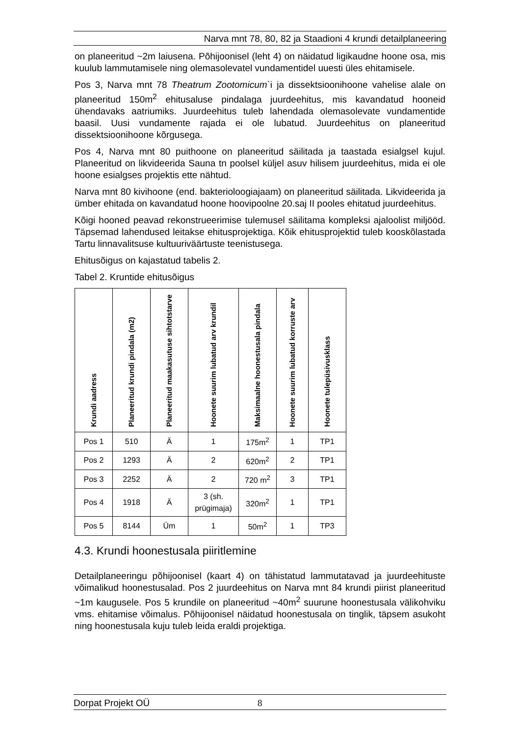Narva mnt 78, 80, 82 ja Staadioni 4 krundi detailplaneering
on planeeritud ~2m laiusena. Põhijoonisel (leht 4) on näidatud ligikaudne hoone osa, mis kuulub lammutamisele ning olemasolevatel vundamentidel uuesti üles ehitamisele.
Pos 3, Narva mnt 78 Theatrum Zootomicum`i ja dissektsioonihoone vahelise alale on planeeritud 150m<sup>2</sup> ehitusaluse pindalaga juurdeehitus, mis kavandatud hooneid ühendavaks aatriumiks. Juurdeehitus tuleb lahendada olemasolevate vundamentide baasil. Uusi vundamente rajada ei ole lubatud. Juurdeehitus on planeeritud dissektsioonihoone kõrgusega.
Pos 4, Narva mnt 80 puithoone on planeeritud säilitada ja taastada esialgsel kujul. Planeeritud on likvideerida Sauna tn poolsel küljel asuv hilisem juurdeehitus, mida ei ole hoone esialgses projektis ette nähtud.
Narva mnt 80 kivihoone (end. bakterioloogiajaam) on planeeritud säilitada. Likvideerida ja ümber ehitada on kavandatud hoone hoovipoolne 20.saj II pooles ehitatud juurdeehitus.
Kõigi hooned peavad rekonstrueerimise tulemusel säilitama kompleksi ajaloolist miljööd. Täpsemad lahendused leitakse ehitusprojektiga. Kõik ehitusprojektid tuleb kooskõlastada Tartu linnavalitsuse kultuuriväärtuste teenistusega.
Ehitusõigus on kajastatud tabelis 2.
Tabel 2. Kruntide ehitusõigus
| Krundi aadress | Planeeritud krundi pindala (m2) | Planeeritud maakasutuse sihtotstarve | Hoonete suurim lubatud arv krundil | Maksimaalne hoonestusala pindala | Hoonete suurim lubatud korruste arv | Hoonete tulepüsivusklass |
| --- | --- | --- | --- | --- | --- | --- |
| Pos 1 | 510 | Ä | 1 | 175m<sup>2</sup> | 1 | TP1 |
| Pos 2 | 1293 | Ä | 2 | 620m<sup>2</sup> | 2 | TP1 |
| Pos 3 | 2252 | Ä | 2 | 720 m<sup>2</sup> | 3 | TP1 |
| Pos 4 | 1918 | Ä | 3 (sh. prügimaja) | 320m<sup>2</sup> | 1 | TP1 |
| Pos 5 | 8144 | Üm | 1 | 50m<sup>2</sup> | 1 | TP3 |
4.3. Krundi hoonestusala piiritlemine
Detailplaneeringu põhijoonisel (kaart 4) on tähistatud lammutatavad ja juurdeehituste võimalikud hoonestusalad. Pos 2 juurdeehitus on Narva mnt 84 krundi piirist planeeritud ~1m kaugusele. Pos 5 krundile on planeeritud ~40m<sup>2</sup> suurune hoonestusala välikohviku vms. ehitamise võimalus. Põhijoonisel näidatud hoonestusala on tinglik, täpsem asukoht ning hoonestusala kuju tuleb leida eraldi projektiga.
Dorpat Projekt OÜ 8